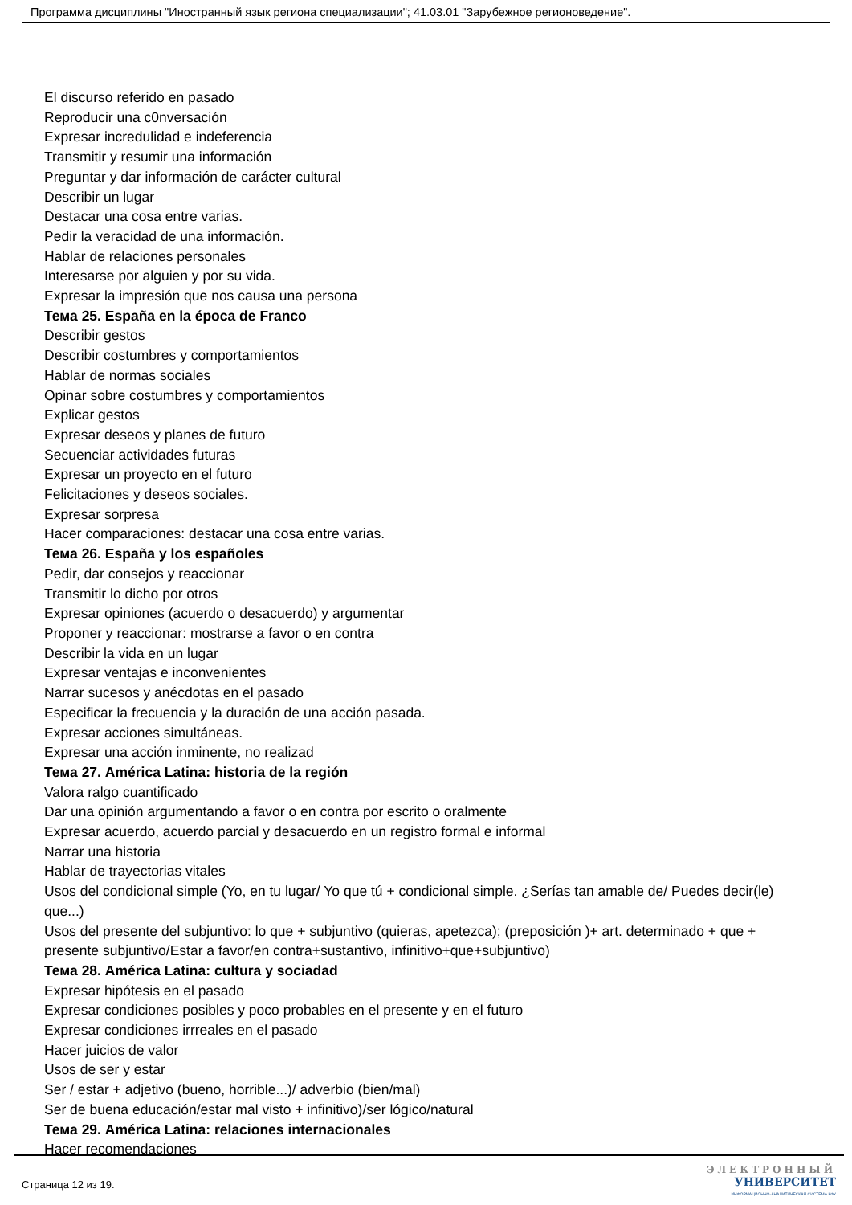Программа дисциплины "Иностранный язык региона специализации"; 41.03.01 "Зарубежное регионоведение".
El discurso referido en pasado
Reproducir una c0nversación
Expresar incredulidad e indeferencia
Transmitir y resumir una información
Preguntar y dar información de carácter cultural
Describir un lugar
Destacar una cosa entre varias.
Pedir la veracidad de una información.
Hablar de relaciones personales
Interesarse por alguien y por su vida.
Expresar la impresión que nos causa una persona
Тема 25. España en la época de Franco
Describir gestos
Describir costumbres y comportamientos
Hablar de normas sociales
Opinar sobre costumbres y comportamientos
Explicar gestos
Expresar deseos y planes de futuro
Secuenciar actividades futuras
Expresar un proyecto en el futuro
Felicitaciones y deseos sociales.
Expresar sorpresa
Hacer comparaciones: destacar una cosa entre varias.
Тема 26. España y los españoles
Pedir, dar consejos y reaccionar
Transmitir lo dicho por otros
Expresar opiniones (acuerdo o desacuerdo) y argumentar
Proponer y reaccionar: mostrarse a favor o en contra
Describir la vida en un lugar
Expresar ventajas e inconvenientes
Narrar sucesos y anécdotas en el pasado
Especificar la frecuencia y la duración de una acción pasada.
Expresar acciones simultáneas.
Expresar una acción inminente, no realizad
Тема 27. América Latina: historia de la región
Valora ralgo cuantificado
Dar una opinión argumentando a favor o en contra por escrito o oralmente
Expresar acuerdo, acuerdo parcial y desacuerdo en un registro formal e informal
Narrar una historia
Hablar de trayectorias vitales
Usos del condicional simple (Yo, en tu lugar/ Yo que tú + condicional simple. ¿Serías tan amable de/ Puedes decir(le) que...)
Usos del presente del subjuntivo: lo que + subjuntivo (quieras, apetezca); (preposición )+ art. determinado + que + presente subjuntivo/Estar a favor/en contra+sustantivo, infinitivo+que+subjuntivo)
Тема 28. América Latina: cultura y sociadad
Expresar hipótesis en el pasado
Expresar condiciones posibles y poco probables en el presente y en el futuro
Expresar condiciones irrreales en el pasado
Hacer juicios de valor
Usos de ser y estar
Ser / estar + adjetivo (bueno, horrible...)/ adverbio (bien/mal)
Ser de buena educación/estar mal visto + infinitivo)/ser lógico/natural
Тема 29. América Latina: relaciones internacionales
Hacer recomendaciones
Страница 12 из 19.
ЭЛЕКТРОННЫЙ
УНИВЕРСИТЕТ
ИНФОРМАЦИОННО-АНАЛИТИЧЕСКАЯ СИСТЕМА КФУ